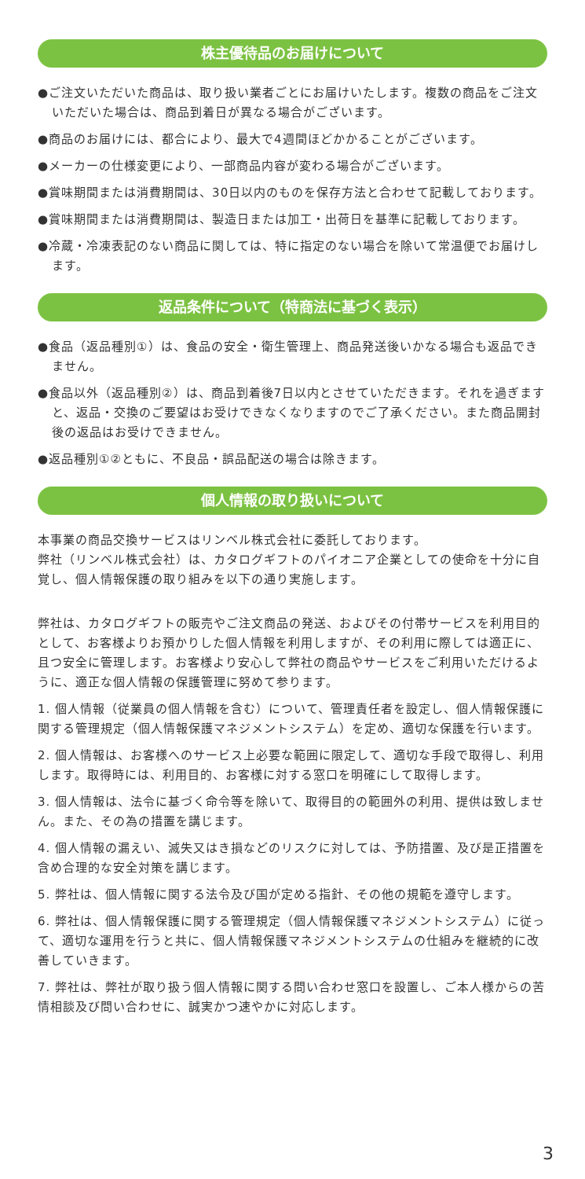株主優待品のお届けについて
●ご注文いただいた商品は、取り扱い業者ごとにお届けいたします。複数の商品をご注文いただいた場合は、商品到着日が異なる場合がございます。
●商品のお届けには、都合により、最大で4週間ほどかかることがございます。
●メーカーの仕様変更により、一部商品内容が変わる場合がございます。
●賞味期間または消費期間は、30日以内のものを保存方法と合わせて記載しております。
●賞味期間または消費期間は、製造日または加工・出荷日を基準に記載しております。
●冷蔵・冷凍表記のない商品に関しては、特に指定のない場合を除いて常温便でお届けします。
返品条件について（特商法に基づく表示）
●食品（返品種別①）は、食品の安全・衛生管理上、商品発送後いかなる場合も返品できません。
●食品以外（返品種別②）は、商品到着後7日以内とさせていただきます。それを過ぎますと、返品・交換のご要望はお受けできなくなりますのでご了承ください。また商品開封後の返品はお受けできません。
●返品種別①②ともに、不良品・誤品配送の場合は除きます。
個人情報の取り扱いについて
本事業の商品交換サービスはリンベル株式会社に委託しております。
弊社（リンベル株式会社）は、カタログギフトのパイオニア企業としての使命を十分に自覚し、個人情報保護の取り組みを以下の通り実施します。
弊社は、カタログギフトの販売やご注文商品の発送、およびその付帯サービスを利用目的として、お客様よりお預かりした個人情報を利用しますが、その利用に際しては適正に、且つ安全に管理します。お客様より安心して弊社の商品やサービスをご利用いただけるように、適正な個人情報の保護管理に努めて参ります。
1. 個人情報（従業員の個人情報を含む）について、管理責任者を設定し、個人情報保護に関する管理規定（個人情報保護マネジメントシステム）を定め、適切な保護を行います。
2. 個人情報は、お客様へのサービス上必要な範囲に限定して、適切な手段で取得し、利用します。取得時には、利用目的、お客様に対する窓口を明確にして取得します。
3. 個人情報は、法令に基づく命令等を除いて、取得目的の範囲外の利用、提供は致しません。また、その為の措置を講じます。
4. 個人情報の漏えい、滅失又はき損などのリスクに対しては、予防措置、及び是正措置を含め合理的な安全対策を講じます。
5. 弊社は、個人情報に関する法令及び国が定める指針、その他の規範を遵守します。
6. 弊社は、個人情報保護に関する管理規定（個人情報保護マネジメントシステム）に従って、適切な運用を行うと共に、個人情報保護マネジメントシステムの仕組みを継続的に改善していきます。
7. 弊社は、弊社が取り扱う個人情報に関する問い合わせ窓口を設置し、ご本人様からの苦情相談及び問い合わせに、誠実かつ速やかに対応します。
3